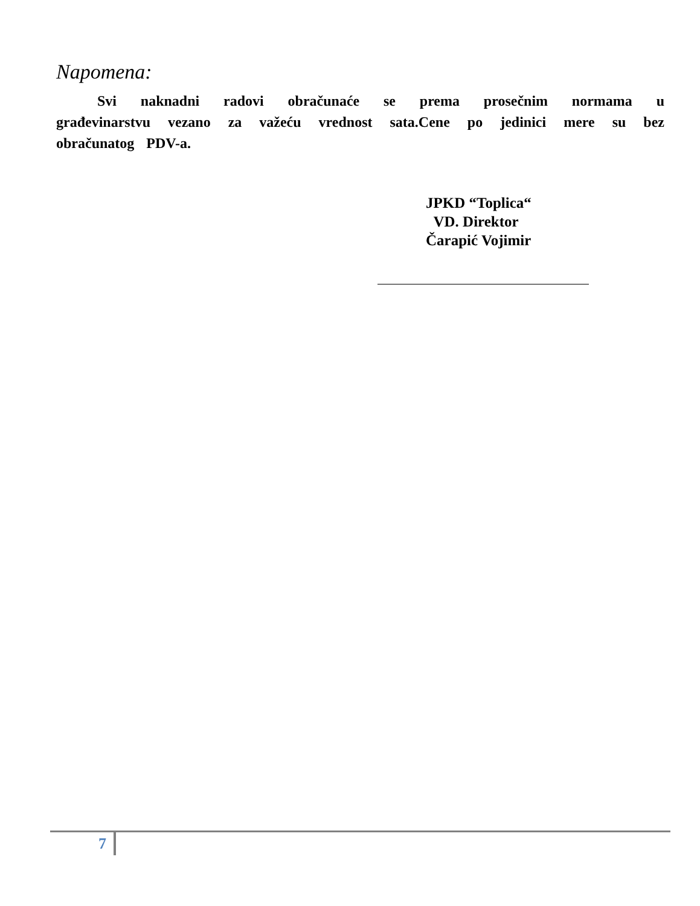Napomena:
Svi naknadni radovi obračunaće se prema prosečnim normama u građevinarstvu vezano za važeću vrednost sata.Cene po jedinici mere su bez obračunatog PDV-a.
JPKD “Toplica“
VD. Direktor
Čarapić Vojimir
7